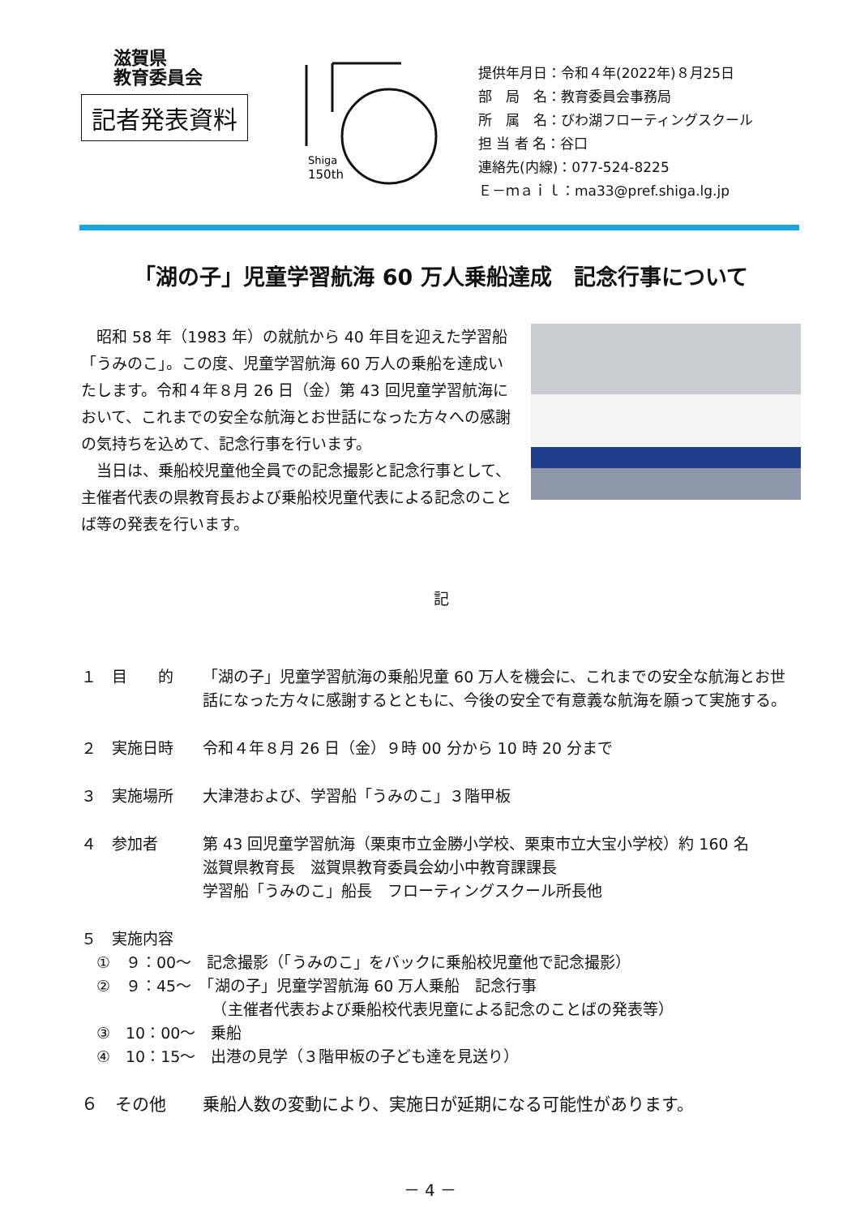滋賀県
教育委員会
記者発表資料
Shiga
150th
提供年月日：令和４年(2022年)８月25日
部　局　名：教育委員会事務局
所　属　名：びわ湖フローティングスクール
担 当 者 名：谷口
連絡先(内線)：077-524-8225
Ｅ－ｍａｉｌ：ma33@pref.shiga.lg.jp
「湖の子」児童学習航海 60 万人乗船達成　記念行事について
　昭和 58 年（1983 年）の就航から 40 年目を迎えた学習船「うみのこ」。この度、児童学習航海 60 万人の乗船を達成いたします。令和４年８月 26 日（金）第 43 回児童学習航海において、これまでの安全な航海とお世話になった方々への感謝の気持ちを込めて、記念行事を行います。
　当日は、乗船校児童他全員での記念撮影と記念行事として、主催者代表の県教育長および乗船校児童代表による記念のことば等の発表を行います。
記
１　目　　的 「湖の子」児童学習航海の乗船児童 60 万人を機会に、これまでの安全な航海とお世話になった方々に感謝するとともに、今後の安全で有意義な航海を願って実施する。
２　実施日時 令和４年８月 26 日（金）９時 00 分から 10 時 20 分まで
３　実施場所 大津港および、学習船「うみのこ」３階甲板
４　参加者 第 43 回児童学習航海（栗東市立金勝小学校、栗東市立大宝小学校）約 160 名
滋賀県教育長　滋賀県教育委員会幼小中教育課課長
学習船「うみのこ」船長　フローティングスクール所長他
５　実施内容
　①　９：00～　記念撮影（「うみのこ」をバックに乗船校児童他で記念撮影）
　②　９：45～　「湖の子」児童学習航海 60 万人乗船　記念行事
　　　　　　　　　（主催者代表および乗船校代表児童による記念のことばの発表等）
　③　10：00～　乗船
　④　10：15～　出港の見学（３階甲板の子ども達を見送り）
６　その他 乗船人数の変動により、実施日が延期になる可能性があります。
－ 4 －